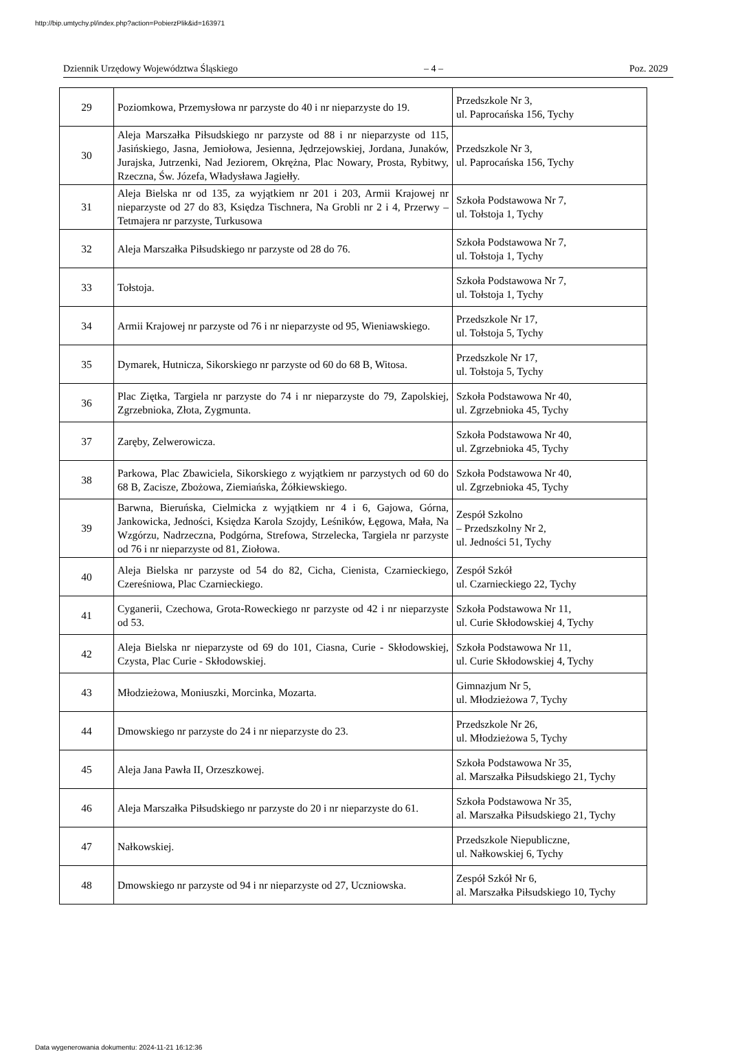http://bip.umtychy.pl/index.php?action=PobierzPlik&id=163971
Dziennik Urzędowy Województwa Śląskiego – 4 – Poz. 2029
| 29 | Poziomkowa, Przemysłowa nr parzyste do 40 i nr nieparzyste do 19. | Przedszkole Nr 3, ul. Paprocańska 156, Tychy |
| 30 | Aleja Marszałka Piłsudskiego nr parzyste od 88 i nr nieparzyste od 115, Jasińskiego, Jasna, Jemiołowa, Jesienna, Jędrzejowskiej, Jordana, Junaków, Jurajska, Jutrzenki, Nad Jeziorem, Okrężna, Plac Nowary, Prosta, Rybitwy, Rzeczna, Św. Józefa, Władysława Jagiełły. | Przedszkole Nr 3, ul. Paprocańska 156, Tychy |
| 31 | Aleja Bielska nr od 135, za wyjątkiem nr 201 i 203, Armii Krajowej nr nieparzyste od 27 do 83, Księdza Tischnera, Na Grobli nr 2 i 4, Przerwy – Tetmajera nr parzyste, Turkusowa | Szkoła Podstawowa Nr 7, ul. Tołstoja 1, Tychy |
| 32 | Aleja Marszałka Piłsudskiego nr parzyste od 28 do 76. | Szkoła Podstawowa Nr 7, ul. Tołstoja 1, Tychy |
| 33 | Tołstoja. | Szkoła Podstawowa Nr 7, ul. Tołstoja 1, Tychy |
| 34 | Armii Krajowej nr parzyste od 76 i nr nieparzyste od 95, Wieniawskiego. | Przedszkole Nr 17, ul. Tołstoja 5, Tychy |
| 35 | Dymarek, Hutnicza, Sikorskiego nr parzyste od 60 do 68 B, Witosa. | Przedszkole Nr 17, ul. Tołstoja 5, Tychy |
| 36 | Plac Ziętka, Targiela nr parzyste do 74 i nr nieparzyste do 79, Zapolskiej, Zgrzebnioka, Złota, Zygmunta. | Szkoła Podstawowa Nr 40, ul. Zgrzebnioka 45, Tychy |
| 37 | Zaręby, Zelwerowicza. | Szkoła Podstawowa Nr 40, ul. Zgrzebnioka 45, Tychy |
| 38 | Parkowa, Plac Zbawiciela, Sikorskiego z wyjątkiem nr parzystych od 60 do 68 B, Zacisze, Zbożowa, Ziemiańska, Żółkiewskiego. | Szkoła Podstawowa Nr 40, ul. Zgrzebnioka 45, Tychy |
| 39 | Barwna, Bieruńska, Cielmicka z wyjątkiem nr 4 i 6, Gajowa, Górna, Jankowicka, Jedności, Księdza Karola Szojdy, Leśników, Łęgowa, Mała, Na Wzgórzu, Nadrzeczna, Podgórna, Strefowa, Strzelecka, Targiela nr parzyste od 76 i nr nieparzyste od 81, Ziołowa. | Zespół Szkolno – Przedszkolny Nr 2, ul. Jedności 51, Tychy |
| 40 | Aleja Bielska nr parzyste od 54 do 82, Cicha, Cienista, Czarnieckiego, Czereśniowa, Plac Czarnieckiego. | Zespół Szkół ul. Czarnieckiego 22, Tychy |
| 41 | Cyganerii, Czechowa, Grota-Roweckiego nr parzyste od 42 i nr nieparzyste od 53. | Szkoła Podstawowa Nr 11, ul. Curie Skłodowskiej 4, Tychy |
| 42 | Aleja Bielska nr nieparzyste od 69 do 101, Ciasna, Curie - Skłodowskiej, Czysta, Plac Curie - Skłodowskiej. | Szkoła Podstawowa Nr 11, ul. Curie Skłodowskiej 4, Tychy |
| 43 | Młodzieżowa, Moniuszki, Morcinka, Mozarta. | Gimnazjum Nr 5, ul. Młodzieżowa 7, Tychy |
| 44 | Dmowskiego nr parzyste do 24 i nr nieparzyste do 23. | Przedszkole Nr 26, ul. Młodzieżowa 5, Tychy |
| 45 | Aleja Jana Pawła II, Orzeszkowej. | Szkoła Podstawowa Nr 35, al. Marszałka Piłsudskiego 21, Tychy |
| 46 | Aleja Marszałka Piłsudskiego nr parzyste do 20 i nr nieparzyste do 61. | Szkoła Podstawowa Nr 35, al. Marszałka Piłsudskiego 21, Tychy |
| 47 | Nałkowskiej. | Przedszkole Niepubliczne, ul. Nałkowskiej 6, Tychy |
| 48 | Dmowskiego nr parzyste od 94 i nr nieparzyste od 27, Uczniowska. | Zespół Szkół Nr 6, al. Marszałka Piłsudskiego 10, Tychy |
Data wygenerowania dokumentu: 2024-11-21 16:12:36